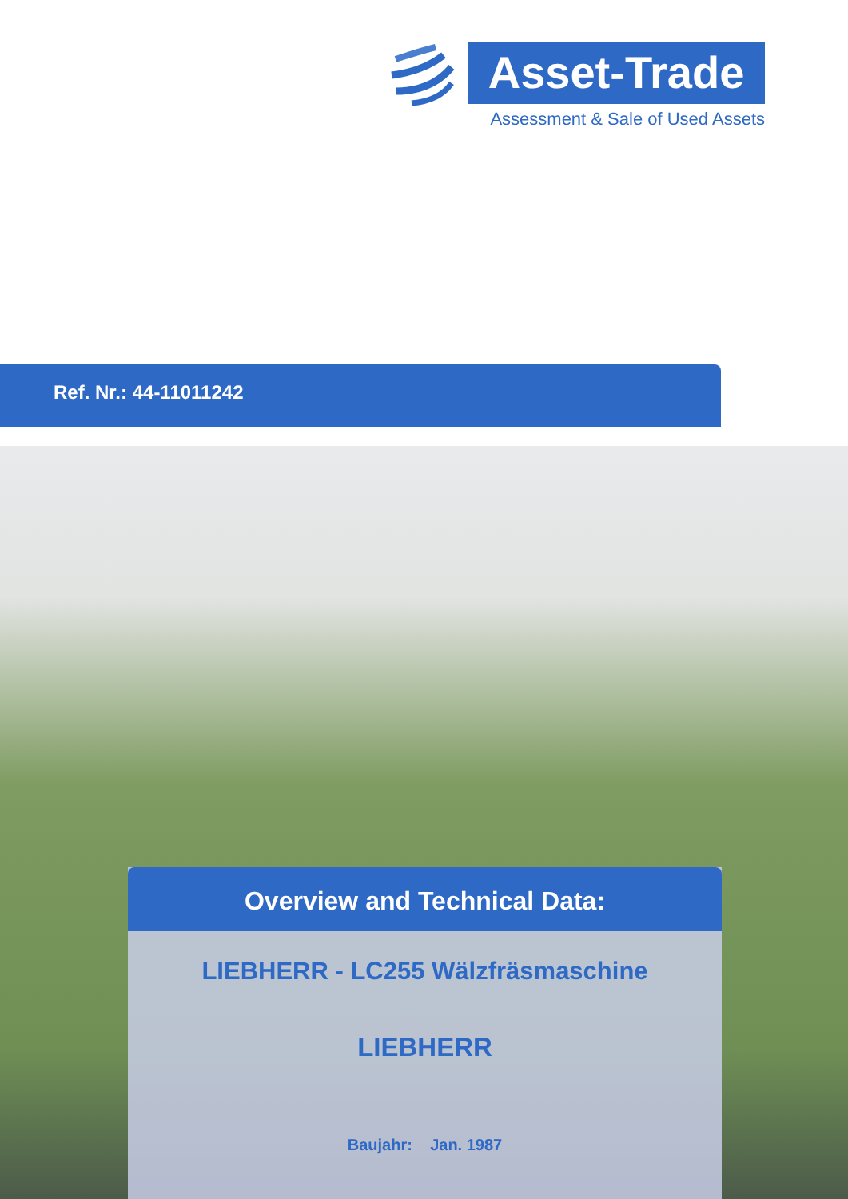Asset-Trade
Assessment & Sale of Used Assets
Ref. Nr.: 44-11011242
Overview and Technical Data:
LIEBHERR - LC255 Wälzfräsmaschine
LIEBHERR
Baujahr: Jan. 1987